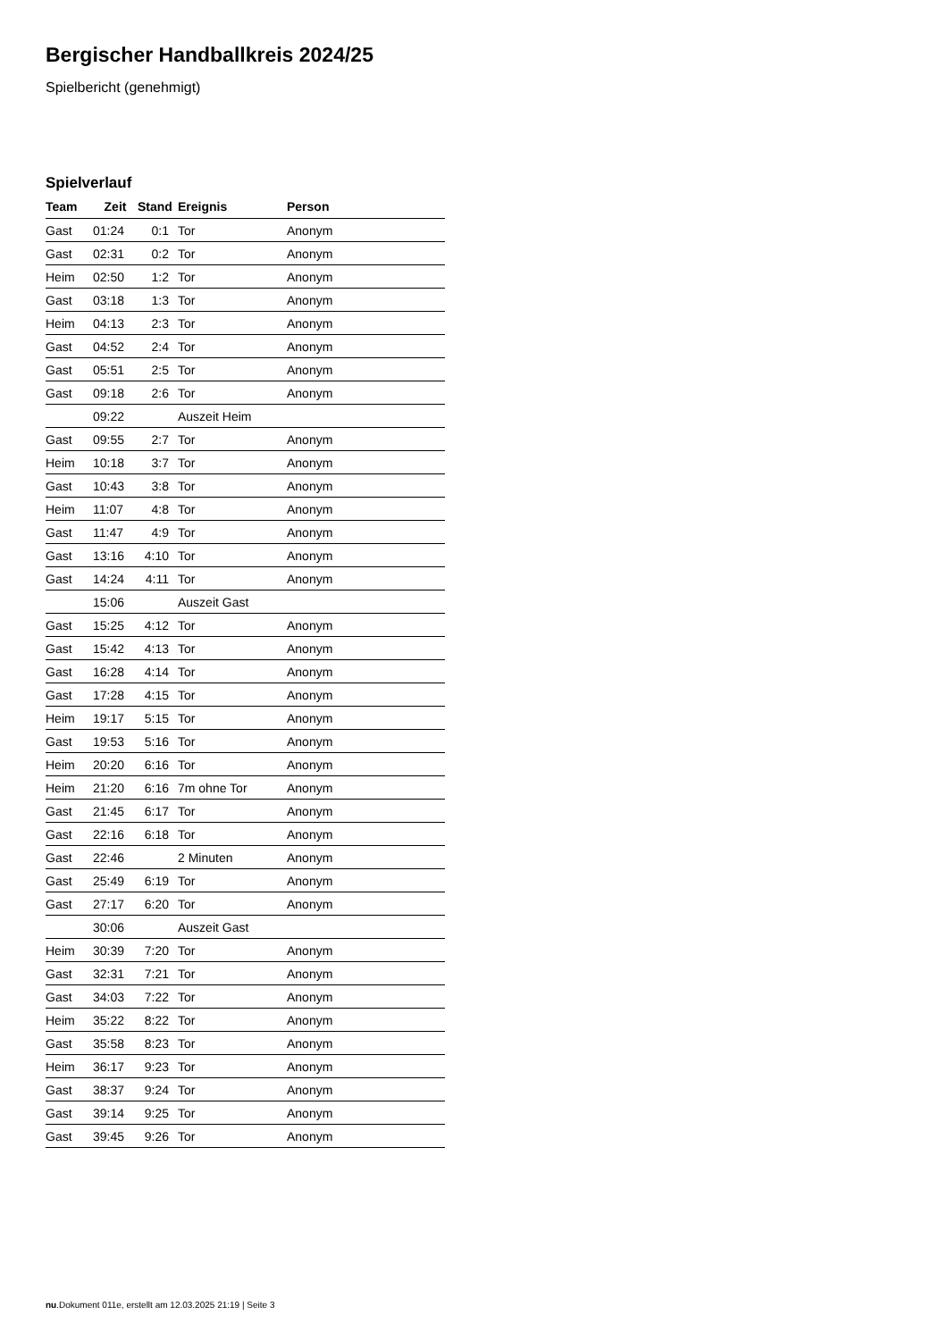Bergischer Handballkreis 2024/25
Spielbericht (genehmigt)
Spielverlauf
| Team | Zeit | Stand | Ereignis | Person |
| --- | --- | --- | --- | --- |
| Gast | 01:24 | 0:1 | Tor | Anonym |
| Gast | 02:31 | 0:2 | Tor | Anonym |
| Heim | 02:50 | 1:2 | Tor | Anonym |
| Gast | 03:18 | 1:3 | Tor | Anonym |
| Heim | 04:13 | 2:3 | Tor | Anonym |
| Gast | 04:52 | 2:4 | Tor | Anonym |
| Gast | 05:51 | 2:5 | Tor | Anonym |
| Gast | 09:18 | 2:6 | Tor | Anonym |
| | 09:22 | | Auszeit Heim | |
| Gast | 09:55 | 2:7 | Tor | Anonym |
| Heim | 10:18 | 3:7 | Tor | Anonym |
| Gast | 10:43 | 3:8 | Tor | Anonym |
| Heim | 11:07 | 4:8 | Tor | Anonym |
| Gast | 11:47 | 4:9 | Tor | Anonym |
| Gast | 13:16 | 4:10 | Tor | Anonym |
| Gast | 14:24 | 4:11 | Tor | Anonym |
| | 15:06 | | Auszeit Gast | |
| Gast | 15:25 | 4:12 | Tor | Anonym |
| Gast | 15:42 | 4:13 | Tor | Anonym |
| Gast | 16:28 | 4:14 | Tor | Anonym |
| Gast | 17:28 | 4:15 | Tor | Anonym |
| Heim | 19:17 | 5:15 | Tor | Anonym |
| Gast | 19:53 | 5:16 | Tor | Anonym |
| Heim | 20:20 | 6:16 | Tor | Anonym |
| Heim | 21:20 | 6:16 | 7m ohne Tor | Anonym |
| Gast | 21:45 | 6:17 | Tor | Anonym |
| Gast | 22:16 | 6:18 | Tor | Anonym |
| Gast | 22:46 | | 2 Minuten | Anonym |
| Gast | 25:49 | 6:19 | Tor | Anonym |
| Gast | 27:17 | 6:20 | Tor | Anonym |
| | 30:06 | | Auszeit Gast | |
| Heim | 30:39 | 7:20 | Tor | Anonym |
| Gast | 32:31 | 7:21 | Tor | Anonym |
| Gast | 34:03 | 7:22 | Tor | Anonym |
| Heim | 35:22 | 8:22 | Tor | Anonym |
| Gast | 35:58 | 8:23 | Tor | Anonym |
| Heim | 36:17 | 9:23 | Tor | Anonym |
| Gast | 38:37 | 9:24 | Tor | Anonym |
| Gast | 39:14 | 9:25 | Tor | Anonym |
| Gast | 39:45 | 9:26 | Tor | Anonym |
nu.Dokument 011e, erstellt am 12.03.2025 21:19 | Seite 3